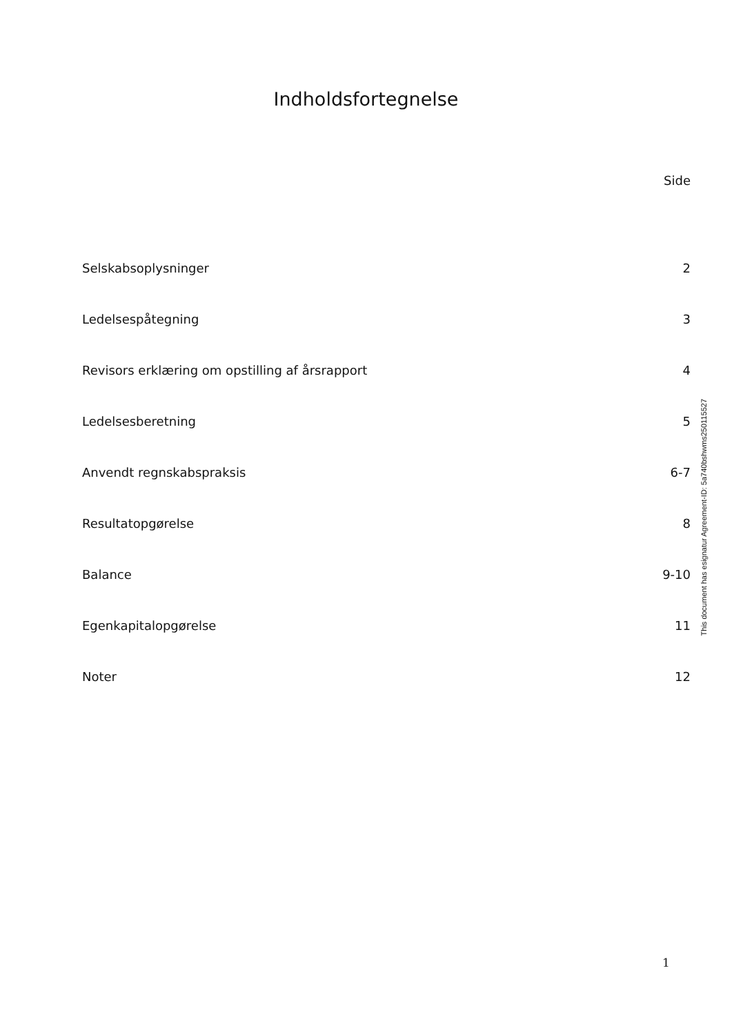Indholdsfortegnelse
| | Side |
| --- | --- |
| Selskabsoplysninger | 2 |
| Ledelsespåtegning | 3 |
| Revisors erklæring om opstilling af årsrapport | 4 |
| Ledelsesberetning | 5 |
| Anvendt regnskabspraksis | 6-7 |
| Resultatopgørelse | 8 |
| Balance | 9-10 |
| Egenkapitalopgørelse | 11 |
| Noter | 12 |
This document has esignatur Agreement-ID: 5a740bshwms250115527
1